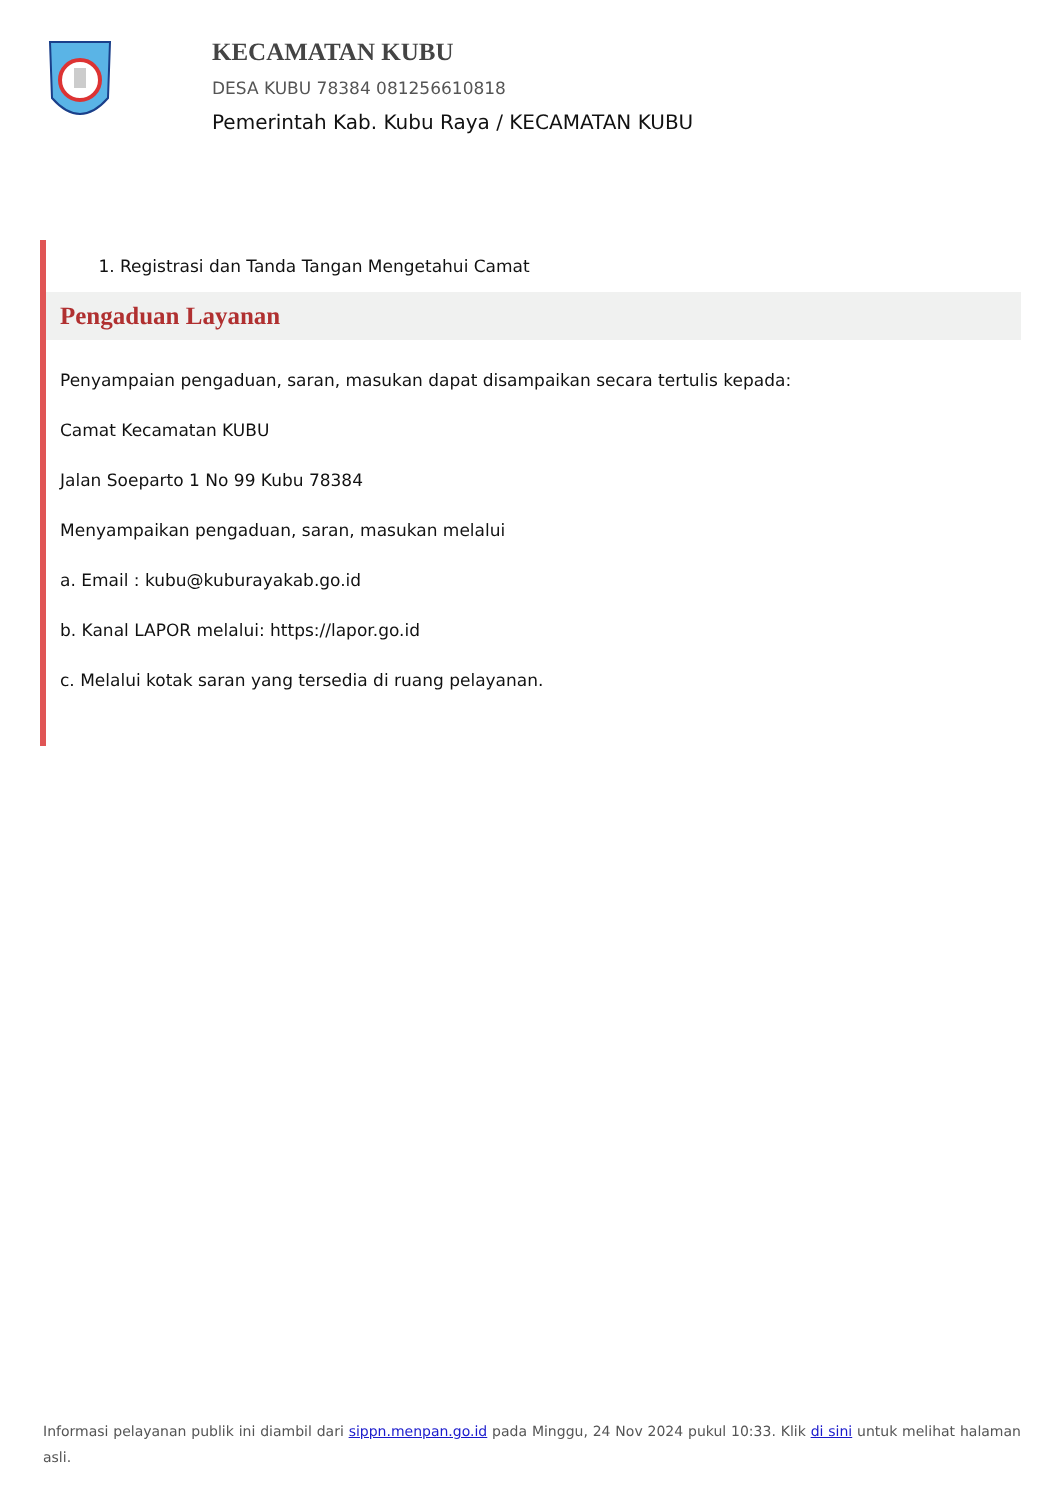KECAMATAN KUBU
DESA KUBU 78384 081256610818
Pemerintah Kab. Kubu Raya / KECAMATAN KUBU
1. Registrasi dan Tanda Tangan Mengetahui Camat
Pengaduan Layanan
Penyampaian pengaduan, saran, masukan dapat disampaikan secara tertulis kepada:
Camat Kecamatan KUBU
Jalan Soeparto 1 No 99 Kubu 78384
Menyampaikan pengaduan, saran, masukan melalui
a. Email : kubu@kuburayakab.go.id
b. Kanal LAPOR melalui: https://lapor.go.id
c. Melalui kotak saran yang tersedia di ruang pelayanan.
Informasi pelayanan publik ini diambil dari sippn.menpan.go.id pada Minggu, 24 Nov 2024 pukul 10:33. Klik di sini untuk melihat halaman asli.